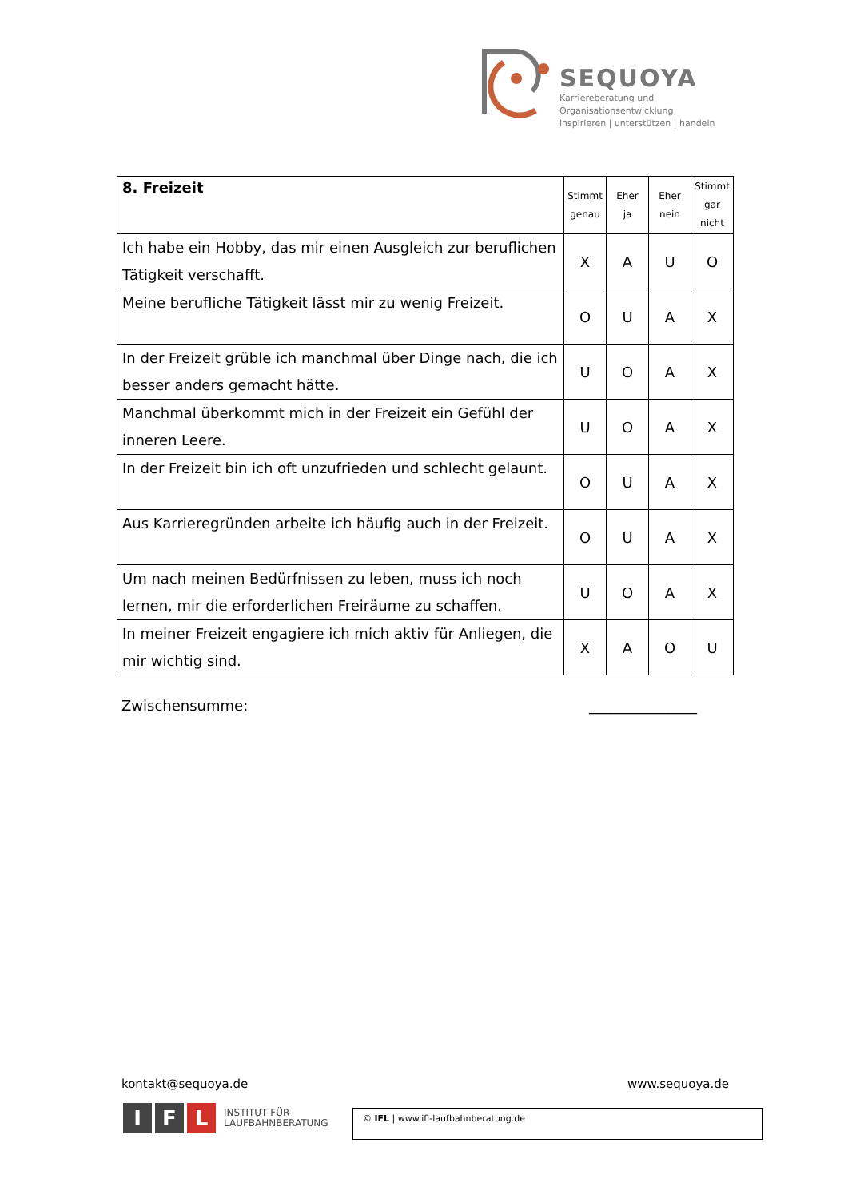SEQUOYA
Karriereberatung und Organisationsentwicklung
inspirieren | unterstützen | handeln
| 8. Freizeit | Stimmt genau | Eher ja | Eher nein | Stimmt gar nicht |
| --- | --- | --- | --- | --- |
| Ich habe ein Hobby, das mir einen Ausgleich zur beruflichen Tätigkeit verschafft. | X | A | U | O |
| Meine berufliche Tätigkeit lässt mir zu wenig Freizeit. | O | U | A | X |
| In der Freizeit grüble ich manchmal über Dinge nach, die ich besser anders gemacht hätte. | U | O | A | X |
| Manchmal überkommt mich in der Freizeit ein Gefühl der inneren Leere. | U | O | A | X |
| In der Freizeit bin ich oft unzufrieden und schlecht gelaunt. | O | U | A | X |
| Aus Karrieregründen arbeite ich häufig auch in der Freizeit. | O | U | A | X |
| Um nach meinen Bedürfnissen zu leben, muss ich noch lernen, mir die erforderlichen Freiräume zu schaffen. | U | O | A | X |
| In meiner Freizeit engagiere ich mich aktiv für Anliegen, die mir wichtig sind. | X | A | O | U |
Zwischensumme: _______________
kontakt@sequoya.de www.sequoya.de
I F L INSTITUT FÜR
LAUFBAHNBERATUNG
© IFL | www.ifl-laufbahnberatung.de